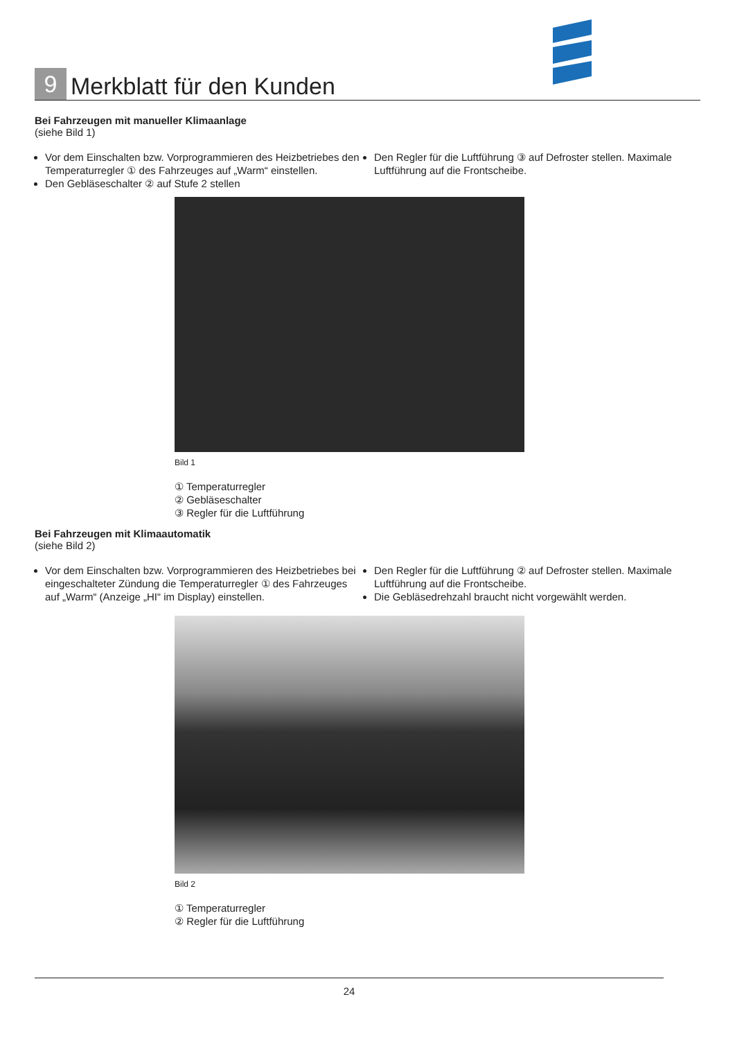9
Merkblatt für den Kunden
Bei Fahrzeugen mit manueller Klimaanlage
(siehe Bild 1)
Vor dem Einschalten bzw. Vorprogrammieren des Heiz­betriebes den Temperaturregler ① des Fahrzeuges auf „Warm“ einstellen.
Den Gebläseschalter ② auf Stufe 2 stellen
Den Regler für die Luftführung ③ auf Defroster stellen. Maximale Luftführung auf die Frontscheibe.
Bild 1
① Temperaturregler
② Gebläseschalter
③ Regler für die Luftführung
Bei Fahrzeugen mit Klimaautomatik
(siehe Bild 2)
Vor dem Einschalten bzw. Vorprogrammieren des Heizbetriebes bei eingeschalteter Zündung die Temperaturregler ① des Fahrzeuges auf „Warm“ (Anzeige „HI“ im Display) einstellen.
Den Regler für die Luftführung ② auf Defroster stellen. Maximale Luftführung auf die Frontscheibe.
Die Gebläsedrehzahl braucht nicht vorgewählt werden.
Bild 2
① Temperaturregler
② Regler für die Luftführung
24